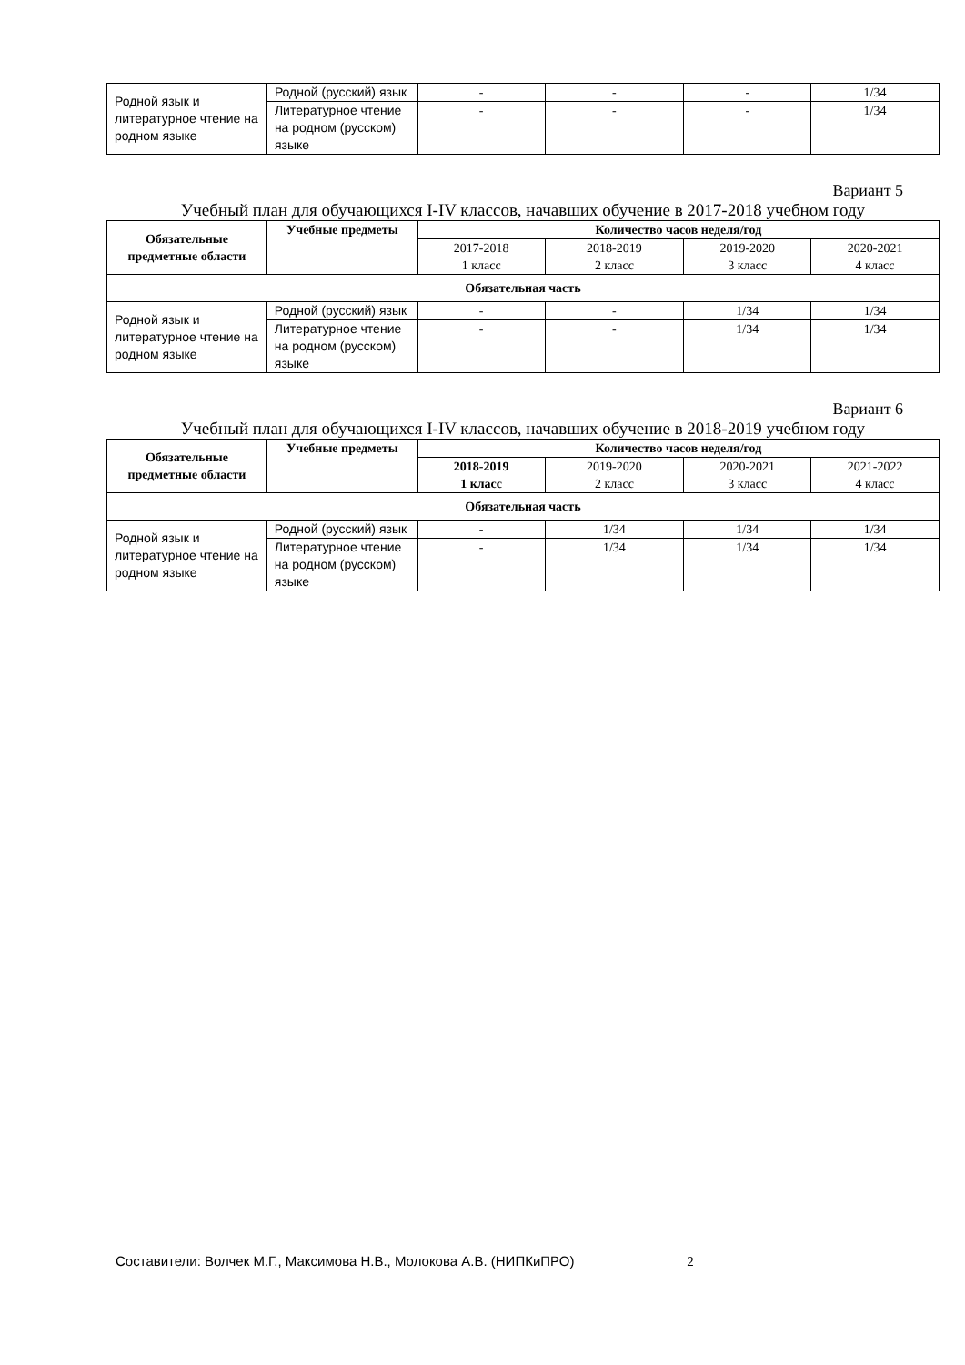| Родной язык и литературное чтение на родном языке | Родной (русский) язык | - | - | - | 1/34 |
| | Литературное чтение на родном (русском) языке | - | - | - | 1/34 |
Вариант 5
Учебный план для обучающихся I-IV классов, начавших обучение в 2017-2018 учебном году
| Обязательные предметные области | Учебные предметы | Количество часов неделя/год | | | |
| --- | --- | --- | --- | --- | --- |
| | | 2017-2018 1 класс | 2018-2019 2 класс | 2019-2020 3 класс | 2020-2021 4 класс |
| Обязательная часть | | | | | |
| Родной язык и литературное чтение на родном языке | Родной (русский) язык | - | - | 1/34 | 1/34 |
| | Литературное чтение на родном (русском) языке | - | - | 1/34 | 1/34 |
Вариант 6
Учебный план для обучающихся I-IV классов, начавших обучение в 2018-2019 учебном году
| Обязательные предметные области | Учебные предметы | Количество часов неделя/год | | | |
| --- | --- | --- | --- | --- | --- |
| | | 2018-2019 1 класс | 2019-2020 2 класс | 2020-2021 3 класс | 2021-2022 4 класс |
| Обязательная часть | | | | | |
| Родной язык и литературное чтение на родном языке | Родной (русский) язык | - | 1/34 | 1/34 | 1/34 |
| | Литературное чтение на родном (русском) языке | - | 1/34 | 1/34 | 1/34 |
Составители: Волчек М.Г., Максимова Н.В., Молокова А.В. (НИПКиПРО) 2